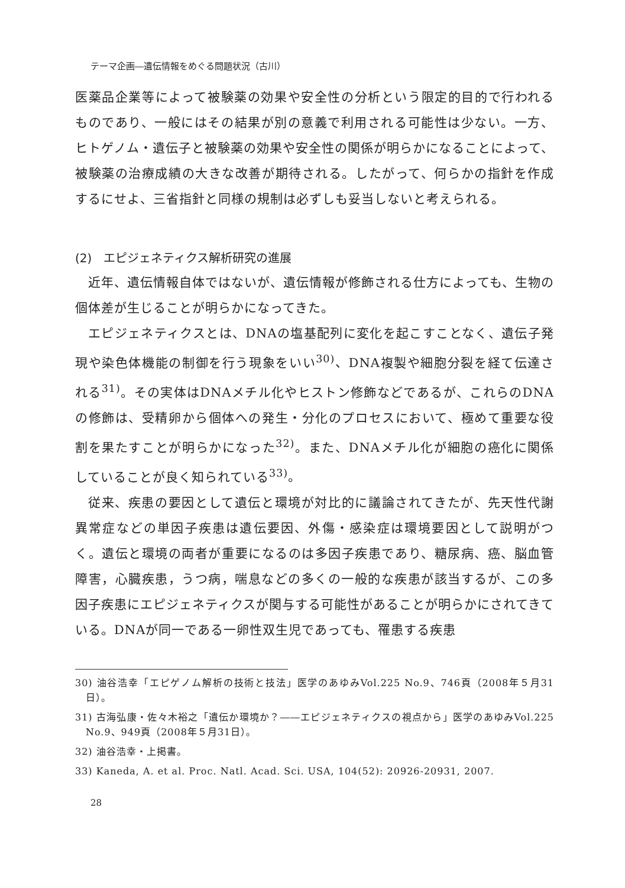テーマ企画―遺伝情報をめぐる問題状況（古川）
医薬品企業等によって被験薬の効果や安全性の分析という限定的目的で行われるものであり、一般にはその結果が別の意義で利用される可能性は少ない。一方、ヒトゲノム・遺伝子と被験薬の効果や安全性の関係が明らかになることによって、被験薬の治療成績の大きな改善が期待される。したがって、何らかの指針を作成するにせよ、三省指針と同様の規制は必ずしも妥当しないと考えられる。
(2)　エピジェネティクス解析研究の進展
近年、遺伝情報自体ではないが、遺伝情報が修飾される仕方によっても、生物の個体差が生じることが明らかになってきた。
エピジェネティクスとは、DNAの塩基配列に変化を起こすことなく、遺伝子発現や染色体機能の制御を行う現象をいい<sup>30)</sup>、DNA複製や細胞分裂を経て伝達される<sup>31)</sup>。その実体はDNAメチル化やヒストン修飾などであるが、これらのDNAの修飾は、受精卵から個体への発生・分化のプロセスにおいて、極めて重要な役割を果たすことが明らかになった<sup>32)</sup>。また、DNAメチル化が細胞の癌化に関係していることが良く知られている<sup>33)</sup>。
従来、疾患の要因として遺伝と環境が対比的に議論されてきたが、先天性代謝異常症などの単因子疾患は遺伝要因、外傷・感染症は環境要因として説明がつく。遺伝と環境の両者が重要になるのは多因子疾患であり、糖尿病、癌、脳血管障害，心臓疾患，うつ病，喘息などの多くの一般的な疾患が該当するが、この多因子疾患にエピジェネティクスが関与する可能性があることが明らかにされてきている。DNAが同一である一卵性双生児であっても、罹患する疾患
30) 油谷浩幸「エピゲノム解析の技術と技法」医学のあゆみVol.225 No.9、746頁（2008年５月31日）。
31) 古海弘康・佐々木裕之「遺伝か環境か？――エピジェネティクスの視点から」医学のあゆみVol.225 No.9、949頁（2008年５月31日）。
32) 油谷浩幸・上掲書。
33) Kaneda, A. et al. Proc. Natl. Acad. Sci. USA, 104(52): 20926-20931, 2007.
28